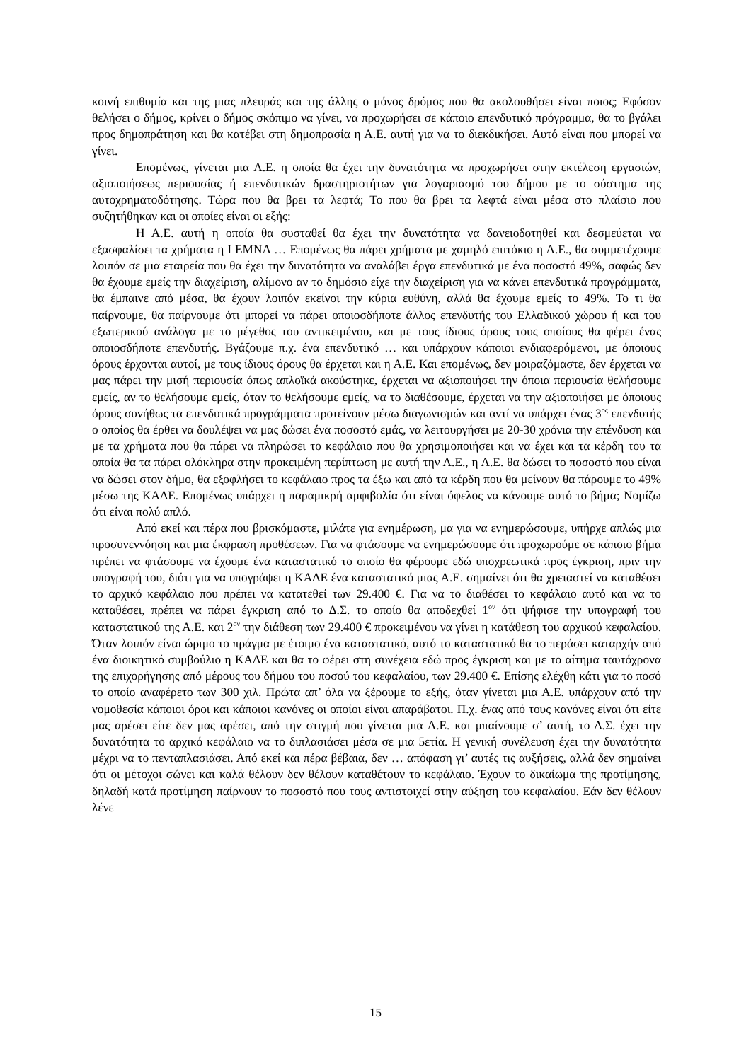κοινή επιθυμία και της μιας πλευράς και της άλλης ο μόνος δρόμος που θα ακολουθήσει είναι ποιος; Εφόσον θελήσει ο δήμος, κρίνει ο δήμος σκόπιμο να γίνει, να προχωρήσει σε κάποιο επενδυτικό πρόγραμμα, θα το βγάλει προς δημοπράτηση και θα κατέβει στη δημοπρασία η Α.Ε. αυτή για να το διεκδικήσει. Αυτό είναι που μπορεί να γίνει.
Επομένως, γίνεται μια Α.Ε. η οποία θα έχει την δυνατότητα να προχωρήσει στην εκτέλεση εργασιών, αξιοποιήσεως περιουσίας ή επενδυτικών δραστηριοτήτων για λογαριασμό του δήμου με το σύστημα της αυτοχρηματοδότησης. Τώρα που θα βρει τα λεφτά; Το που θα βρει τα λεφτά είναι μέσα στο πλαίσιο που συζητήθηκαν και οι οποίες είναι οι εξής:
Η Α.Ε. αυτή η οποία θα συσταθεί θα έχει την δυνατότητα να δανειοδοτηθεί και δεσμεύεται να εξασφαλίσει τα χρήματα η LEMNA … Επομένως θα πάρει χρήματα με χαμηλό επιτόκιο η Α.Ε., θα συμμετέχουμε λοιπόν σε μια εταιρεία που θα έχει την δυνατότητα να αναλάβει έργα επενδυτικά με ένα ποσοστό 49%, σαφώς δεν θα έχουμε εμείς την διαχείριση, αλίμονο αν το δημόσιο είχε την διαχείριση για να κάνει επενδυτικά προγράμματα, θα έμπαινε από μέσα, θα έχουν λοιπόν εκείνοι την κύρια ευθύνη, αλλά θα έχουμε εμείς το 49%. Το τι θα παίρνουμε, θα παίρνουμε ότι μπορεί να πάρει οποιοσδήποτε άλλος επενδυτής του Ελλαδικού χώρου ή και του εξωτερικού ανάλογα με το μέγεθος του αντικειμένου, και με τους ίδιους όρους τους οποίους θα φέρει ένας οποιοσδήποτε επενδυτής. Βγάζουμε π.χ. ένα επενδυτικό … και υπάρχουν κάποιοι ενδιαφερόμενοι, με όποιους όρους έρχονται αυτοί, με τους ίδιους όρους θα έρχεται και η Α.Ε. Και επομένως, δεν μοιραζόμαστε, δεν έρχεται να μας πάρει την μισή περιουσία όπως απλοϊκά ακούστηκε, έρχεται να αξιοποιήσει την όποια περιουσία θελήσουμε εμείς, αν το θελήσουμε εμείς, όταν το θελήσουμε εμείς, να το διαθέσουμε, έρχεται να την αξιοποιήσει με όποιους όρους συνήθως τα επενδυτικά προγράμματα προτείνουν μέσω διαγωνισμών και αντί να υπάρχει ένας 3<sup>ος</sup> επενδυτής ο οποίος θα έρθει να δουλέψει να μας δώσει ένα ποσοστό εμάς, να λειτουργήσει με 20-30 χρόνια την επένδυση και με τα χρήματα που θα πάρει να πληρώσει το κεφάλαιο που θα χρησιμοποιήσει και να έχει και τα κέρδη του τα οποία θα τα πάρει ολόκληρα στην προκειμένη περίπτωση με αυτή την Α.Ε., η Α.Ε. θα δώσει το ποσοστό που είναι να δώσει στον δήμο, θα εξοφλήσει το κεφάλαιο προς τα έξω και από τα κέρδη που θα μείνουν θα πάρουμε το 49% μέσω της ΚΑΔΕ. Επομένως υπάρχει η παραμικρή αμφιβολία ότι είναι όφελος να κάνουμε αυτό το βήμα; Νομίζω ότι είναι πολύ απλό.
Από εκεί και πέρα που βρισκόμαστε, μιλάτε για ενημέρωση, μα για να ενημερώσουμε, υπήρχε απλώς μια προσυνεννόηση και μια έκφραση προθέσεων. Για να φτάσουμε να ενημερώσουμε ότι προχωρούμε σε κάποιο βήμα πρέπει να φτάσουμε να έχουμε ένα καταστατικό το οποίο θα φέρουμε εδώ υποχρεωτικά προς έγκριση, πριν την υπογραφή του, διότι για να υπογράψει η ΚΑΔΕ ένα καταστατικό μιας Α.Ε. σημαίνει ότι θα χρειαστεί να καταθέσει το αρχικό κεφάλαιο που πρέπει να κατατεθεί των 29.400 €. Για να το διαθέσει το κεφάλαιο αυτό και να το καταθέσει, πρέπει να πάρει έγκριση από το Δ.Σ. το οποίο θα αποδεχθεί 1<sup>ον</sup> ότι ψήφισε την υπογραφή του καταστατικού της Α.Ε. και 2<sup>ον</sup> την διάθεση των 29.400 € προκειμένου να γίνει η κατάθεση του αρχικού κεφαλαίου. Όταν λοιπόν είναι ώριμο το πράγμα με έτοιμο ένα καταστατικό, αυτό το καταστατικό θα το περάσει καταρχήν από ένα διοικητικό συμβούλιο η ΚΑΔΕ και θα το φέρει στη συνέχεια εδώ προς έγκριση και με το αίτημα ταυτόχρονα της επιχορήγησης από μέρους του δήμου του ποσού του κεφαλαίου, των 29.400 €. Επίσης ελέχθη κάτι για το ποσό το οποίο αναφέρετο των 300 χιλ. Πρώτα απ’ όλα να ξέρουμε το εξής, όταν γίνεται μια Α.Ε. υπάρχουν από την νομοθεσία κάποιοι όροι και κάποιοι κανόνες οι οποίοι είναι απαράβατοι. Π.χ. ένας από τους κανόνες είναι ότι είτε μας αρέσει είτε δεν μας αρέσει, από την στιγμή που γίνεται μια Α.Ε. και μπαίνουμε σ’ αυτή, το Δ.Σ. έχει την δυνατότητα το αρχικό κεφάλαιο να το διπλασιάσει μέσα σε μια 5ετία. Η γενική συνέλευση έχει την δυνατότητα μέχρι να το πενταπλασιάσει. Από εκεί και πέρα βέβαια, δεν … απόφαση γι’ αυτές τις αυξήσεις, αλλά δεν σημαίνει ότι οι μέτοχοι σώνει και καλά θέλουν δεν θέλουν καταθέτουν το κεφάλαιο. Έχουν το δικαίωμα της προτίμησης, δηλαδή κατά προτίμηση παίρνουν το ποσοστό που τους αντιστοιχεί στην αύξηση του κεφαλαίου. Εάν δεν θέλουν λένε
15